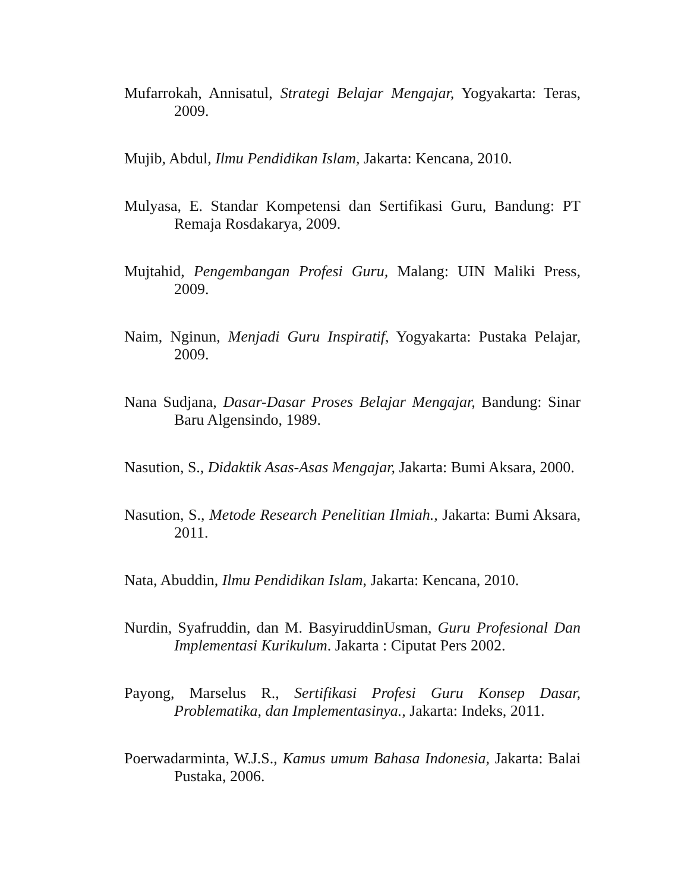Mufarrokah, Annisatul, Strategi Belajar Mengajar, Yogyakarta: Teras, 2009.
Mujib, Abdul, Ilmu Pendidikan Islam, Jakarta: Kencana, 2010.
Mulyasa, E. Standar Kompetensi dan Sertifikasi Guru, Bandung: PT Remaja Rosdakarya, 2009.
Mujtahid, Pengembangan Profesi Guru, Malang: UIN Maliki Press, 2009.
Naim, Nginun, Menjadi Guru Inspiratif, Yogyakarta: Pustaka Pelajar, 2009.
Nana Sudjana, Dasar-Dasar Proses Belajar Mengajar, Bandung: Sinar Baru Algensindo, 1989.
Nasution, S., Didaktik Asas-Asas Mengajar, Jakarta: Bumi Aksara, 2000.
Nasution, S., Metode Research Penelitian Ilmiah., Jakarta: Bumi Aksara, 2011.
Nata, Abuddin, Ilmu Pendidikan Islam, Jakarta: Kencana, 2010.
Nurdin, Syafruddin, dan M. BasyiruddinUsman, Guru Profesional Dan Implementasi Kurikulum. Jakarta : Ciputat Pers 2002.
Payong, Marselus R., Sertifikasi Profesi Guru Konsep Dasar, Problematika, dan Implementasinya., Jakarta: Indeks, 2011.
Poerwadarminta, W.J.S., Kamus umum Bahasa Indonesia, Jakarta: Balai Pustaka, 2006.